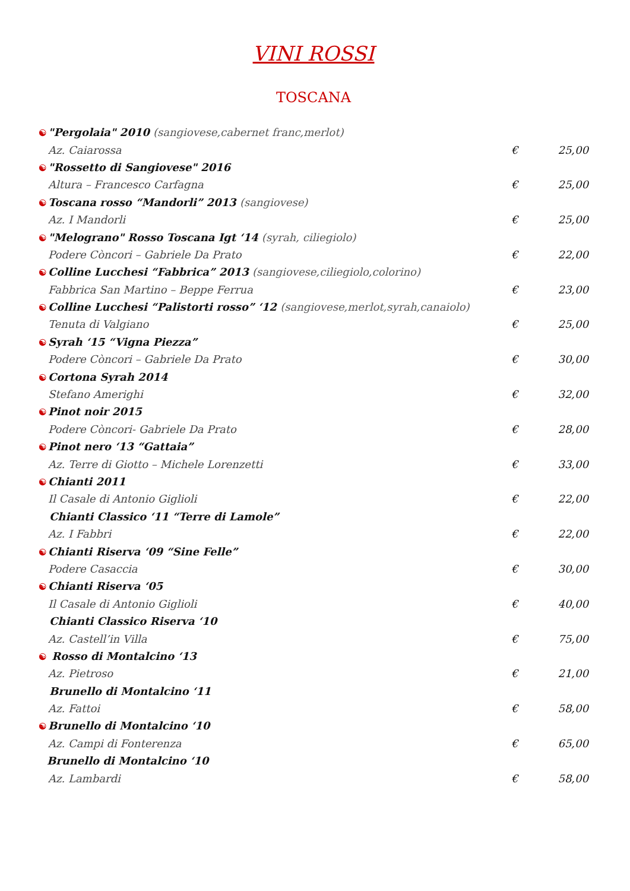VINI ROSSI
TOSCANA
☯ "Pergolaia" 2010 (sangiovese,cabernet franc,merlot)
Az. Caiarossa € 25,00
☯ "Rossetto di Sangiovese" 2016
Altura – Francesco Carfagna € 25,00
☯ Toscana rosso “Mandorli” 2013 (sangiovese)
Az. I Mandorli € 25,00
☯ "Melograno" Rosso Toscana Igt ‘14 (syrah, ciliegiolo)
Podere Còncori – Gabriele Da Prato
€ 22,00
☯ Colline Lucchesi “Fabbrica” 2013 (sangiovese,ciliegiolo,colorino)
Fabbrica San Martino – Beppe Ferrua
€ 23,00
☯ Colline Lucchesi “Palistorti rosso” ‘12 (sangiovese,merlot,syrah,canaiolo)
Tenuta di Valgiano € 25,00
☯ Syrah ‘15 “Vigna Piezza”
Podere Còncori – Gabriele Da Prato
€ 30,00
☯ Cortona Syrah 2014
Stefano Amerighi € 32,00
☯ Pinot noir 2015
Podere Còncori- Gabriele Da Prato
€ 28,00
☯ Pinot nero ‘13 “Gattaia”
Az. Terre di Giotto – Michele Lorenzetti
€ 33,00
☯ Chianti 2011
Il Casale di Antonio Giglioli € 22,00
Chianti Classico ‘11 “Terre di Lamole”
Az. I Fabbri € 22,00
☯ Chianti Riserva ‘09 “Sine Felle”
Podere Casaccia € 30,00
☯ Chianti Riserva ‘05
Il Casale di Antonio Giglioli € 40,00
Chianti Classico Riserva ‘10
Az. Castell’in Villa € 75,00
☯ Rosso di Montalcino ‘13
Az. Pietroso € 21,00
Brunello di Montalcino ‘11
Az. Fattoi € 58,00
☯ Brunello di Montalcino ‘10
Az. Campi di Fonterenza € 65,00
Brunello di Montalcino ‘10
Az. Lambardi € 58,00